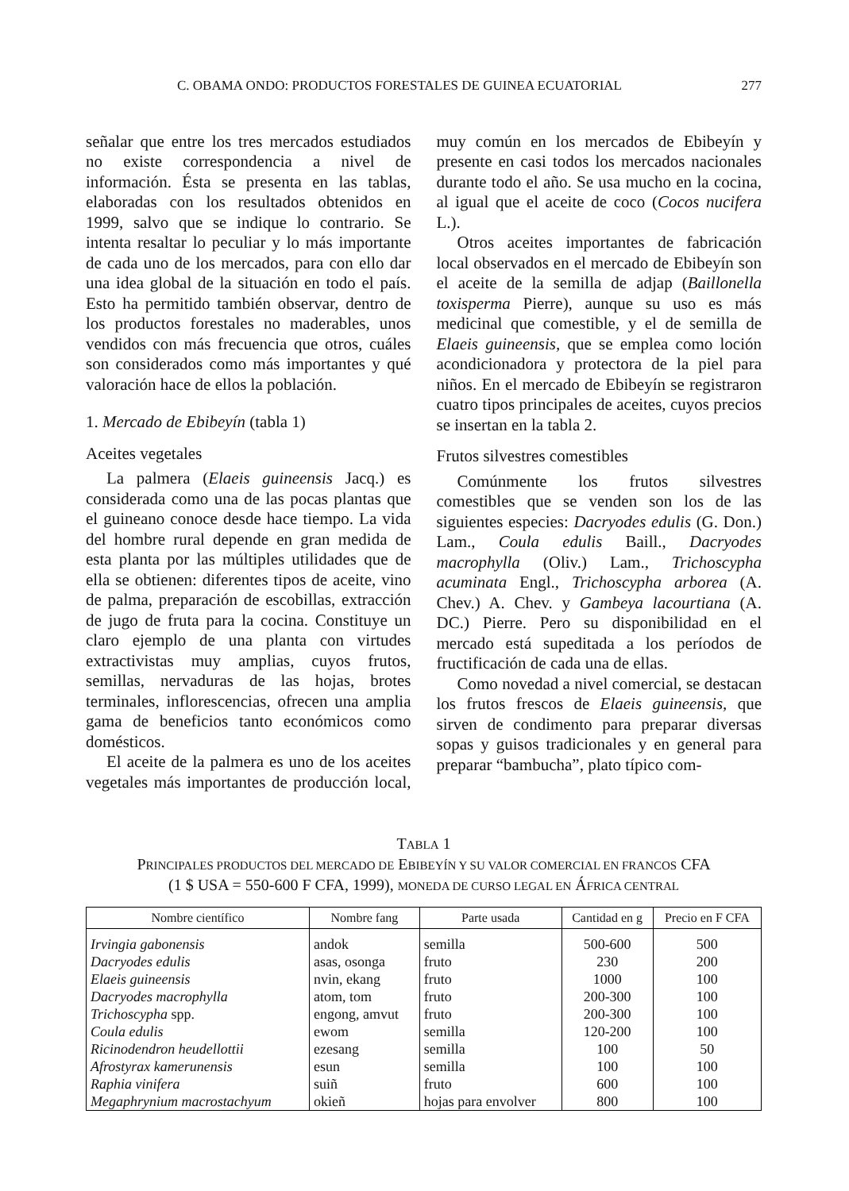C. OBAMA ONDO: PRODUCTOS FORESTALES DE GUINEA ECUATORIAL 277
señalar que entre los tres mercados estudiados no existe correspondencia a nivel de información. Ésta se presenta en las tablas, elaboradas con los resultados obtenidos en 1999, salvo que se indique lo contrario. Se intenta resaltar lo peculiar y lo más importante de cada uno de los mercados, para con ello dar una idea global de la situación en todo el país. Esto ha permitido también observar, dentro de los productos forestales no maderables, unos vendidos con más frecuencia que otros, cuáles son considerados como más importantes y qué valoración hace de ellos la población.
1. Mercado de Ebibeyín (tabla 1)
Aceites vegetales
La palmera (Elaeis guineensis Jacq.) es considerada como una de las pocas plantas que el guineano conoce desde hace tiempo. La vida del hombre rural depende en gran medida de esta planta por las múltiples utilidades que de ella se obtienen: diferentes tipos de aceite, vino de palma, preparación de escobillas, extracción de jugo de fruta para la cocina. Constituye un claro ejemplo de una planta con virtudes extractivistas muy amplias, cuyos frutos, semillas, nervaduras de las hojas, brotes terminales, inflorescencias, ofrecen una amplia gama de beneficios tanto económicos como domésticos.
El aceite de la palmera es uno de los aceites vegetales más importantes de producción local, muy común en los mercados de Ebibeyín y presente en casi todos los mercados nacionales durante todo el año. Se usa mucho en la cocina, al igual que el aceite de coco (Cocos nucifera L.).
Otros aceites importantes de fabricación local observados en el mercado de Ebibeyín son el aceite de la semilla de adjap (Baillonella toxisperma Pierre), aunque su uso es más medicinal que comestible, y el de semilla de Elaeis guineensis, que se emplea como loción acondicionadora y protectora de la piel para niños. En el mercado de Ebibeyín se registraron cuatro tipos principales de aceites, cuyos precios se insertan en la tabla 2.
Frutos silvestres comestibles
Comúnmente los frutos silvestres comestibles que se venden son los de las siguientes especies: Dacryodes edulis (G. Don.) Lam., Coula edulis Baill., Dacryodes macrophylla (Oliv.) Lam., Trichoscypha acuminata Engl., Trichoscypha arborea (A. Chev.) A. Chev. y Gambeya lacourtiana (A. DC.) Pierre. Pero su disponibilidad en el mercado está supeditada a los períodos de fructificación de cada una de ellas.
Como novedad a nivel comercial, se destacan los frutos frescos de Elaeis guineensis, que sirven de condimento para preparar diversas sopas y guisos tradicionales y en general para preparar “bambucha”, plato típico com-
TABLA 1
PRINCIPALES PRODUCTOS DEL MERCADO DE EBIBEYÍN Y SU VALOR COMERCIAL EN FRANCOS CFA
(1 $ USA = 550-600 F CFA, 1999), MONEDA DE CURSO LEGAL EN ÁFRICA CENTRAL
| Nombre científico | Nombre fang | Parte usada | Cantidad en g | Precio en F CFA |
| --- | --- | --- | --- | --- |
| Irvingia gabonensis | andok | semilla | 500-600 | 500 |
| Dacryodes edulis | asas, osonga | fruto | 230 | 200 |
| Elaeis guineensis | nvin, ekang | fruto | 1000 | 100 |
| Dacryodes macrophylla | atom, tom | fruto | 200-300 | 100 |
| Trichoscypha spp. | engong, amvut | fruto | 200-300 | 100 |
| Coula edulis | ewom | semilla | 120-200 | 100 |
| Ricinodendron heudellottii | ezesang | semilla | 100 | 50 |
| Afrostyrax kamerunensis | esun | semilla | 100 | 100 |
| Raphia vinifera | suiñ | fruto | 600 | 100 |
| Megaphrynium macrostachyum | okieñ | hojas para envolver | 800 | 100 |